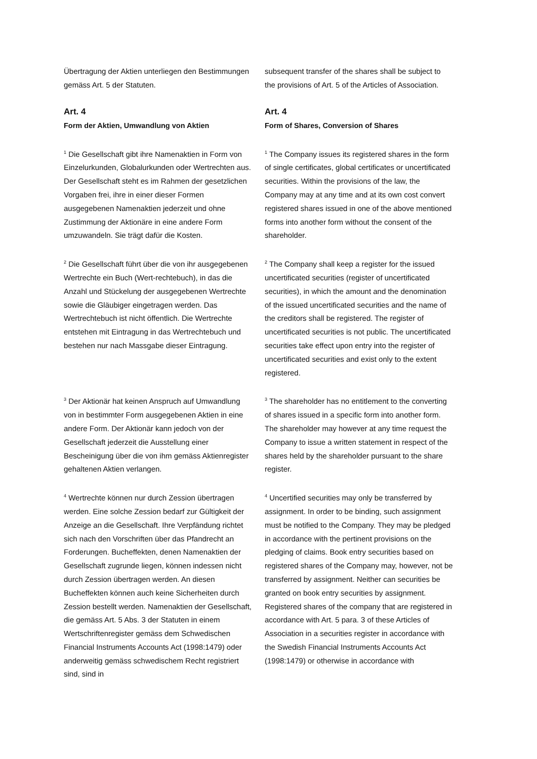Übertragung der Aktien unterliegen den Bestimmungen gemäss Art. 5 der Statuten.
subsequent transfer of the shares shall be subject to the provisions of Art. 5 of the Articles of Association.
Art. 4
Form der Aktien, Umwandlung von Aktien
Art. 4
Form of Shares, Conversion of Shares
<sup>1</sup> Die Gesellschaft gibt ihre Namenaktien in Form von Einzelurkunden, Globalurkunden oder Wertrechten aus. Der Gesellschaft steht es im Rahmen der gesetzlichen Vorgaben frei, ihre in einer dieser Formen ausgegebenen Namenaktien jederzeit und ohne Zustimmung der Aktionäre in eine andere Form umzuwandeln. Sie trägt dafür die Kosten.
<sup>1</sup> The Company issues its registered shares in the form of single certificates, global certificates or uncertificated securities. Within the provisions of the law, the Company may at any time and at its own cost convert registered shares issued in one of the above mentioned forms into another form without the consent of the shareholder.
<sup>2</sup> Die Gesellschaft führt über die von ihr ausgegebenen Wertrechte ein Buch (Wert-rechtebuch), in das die Anzahl und Stückelung der ausgegebenen Wertrechte sowie die Gläubiger eingetragen werden. Das Wertrechtebuch ist nicht öffentlich. Die Wertrechte entstehen mit Eintragung in das Wertrechtebuch und bestehen nur nach Massgabe dieser Eintragung.
<sup>2</sup> The Company shall keep a register for the issued uncertificated securities (register of uncertificated securities), in which the amount and the denomination of the issued uncertificated securities and the name of the creditors shall be registered. The register of uncertificated securities is not public. The uncertificated securities take effect upon entry into the register of uncertificated securities and exist only to the extent registered.
<sup>3</sup> Der Aktionär hat keinen Anspruch auf Umwandlung von in bestimmter Form ausgegebenen Aktien in eine andere Form. Der Aktionär kann jedoch von der Gesellschaft jederzeit die Ausstellung einer Bescheinigung über die von ihm gemäss Aktienregister gehaltenen Aktien verlangen.
<sup>3</sup> The shareholder has no entitlement to the converting of shares issued in a specific form into another form. The shareholder may however at any time request the Company to issue a written statement in respect of the shares held by the shareholder pursuant to the share register.
<sup>4</sup> Wertrechte können nur durch Zession übertragen werden. Eine solche Zession bedarf zur Gültigkeit der Anzeige an die Gesellschaft. Ihre Verpfändung richtet sich nach den Vorschriften über das Pfandrecht an Forderungen. Bucheffekten, denen Namenaktien der Gesellschaft zugrunde liegen, können indessen nicht durch Zession übertragen werden. An diesen Bucheffekten können auch keine Sicherheiten durch Zession bestellt werden. Namenaktien der Gesellschaft, die gemäss Art. 5 Abs. 3 der Statuten in einem Wertschriftenregister gemäss dem Schwedischen Financial Instruments Accounts Act (1998:1479) oder anderweitig gemäss schwedischem Recht registriert sind, sind in
<sup>4</sup> Uncertified securities may only be transferred by assignment. In order to be binding, such assignment must be notified to the Company. They may be pledged in accordance with the pertinent provisions on the pledging of claims. Book entry securities based on registered shares of the Company may, however, not be transferred by assignment. Neither can securities be granted on book entry securities by assignment. Registered shares of the company that are registered in accordance with Art. 5 para. 3 of these Articles of Association in a securities register in accordance with the Swedish Financial Instruments Accounts Act (1998:1479) or otherwise in accordance with